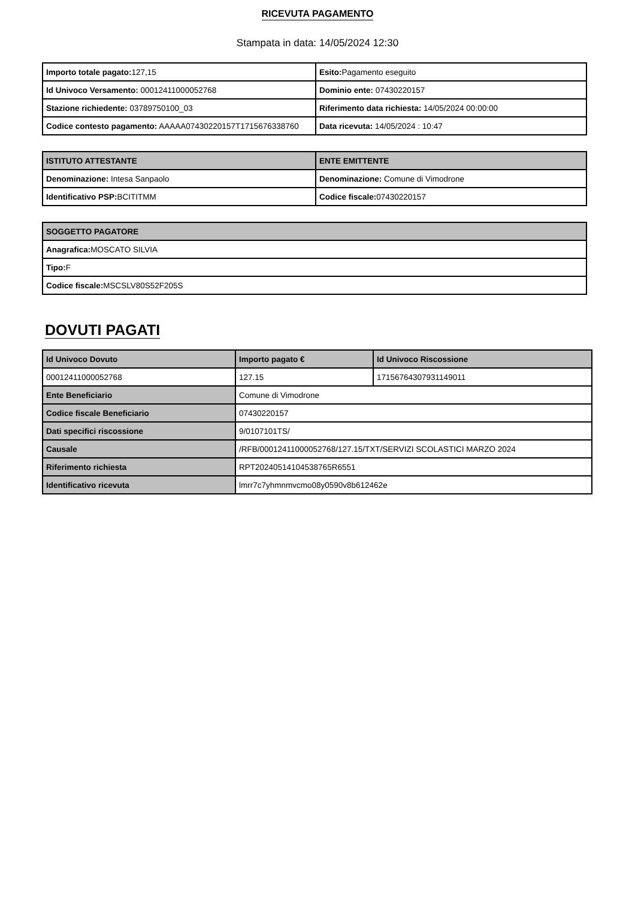RICEVUTA PAGAMENTO
Stampata in data: 14/05/2024 12:30
| Importo totale pagato: 127,15 | Esito: Pagamento eseguito |
| Id Univoco Versamento: 00012411000052768 | Dominio ente: 07430220157 |
| Stazione richiedente: 03789750100_03 | Riferimento data richiesta: 14/05/2024 00:00:00 |
| Codice contesto pagamento: AAAAA07430220157T1715676338760 | Data ricevuta: 14/05/2024 : 10:47 |
| ISTITUTO ATTESTANTE | ENTE EMITTENTE |
| --- | --- |
| Denominazione: Intesa Sanpaolo | Denominazione: Comune di Vimodrone |
| Identificativo PSP: BCITITMM | Codice fiscale: 07430220157 |
| SOGGETTO PAGATORE |
| --- |
| Anagrafica: MOSCATO SILVIA |
| Tipo: F |
| Codice fiscale: MSCSLV80S52F205S |
DOVUTI PAGATI
| Id Univoco Dovuto | Importo pagato € | Id Univoco Riscossione |
| --- | --- | --- |
| 00012411000052768 | 127.15 | 17156764307931149011 |
| Ente Beneficiario | Comune di Vimodrone | |
| Codice fiscale Beneficiario | 07430220157 | |
| Dati specifici riscossione | 9/0107101TS/ | |
| Causale | /RFB/00012411000052768/127.15/TXT/SERVIZI SCOLASTICI MARZO 2024 | |
| Riferimento richiesta | RPT20240514104538765R6551 | |
| Identificativo ricevuta | lmrr7c7yhmnmvcmo08y0590v8b612462e | |